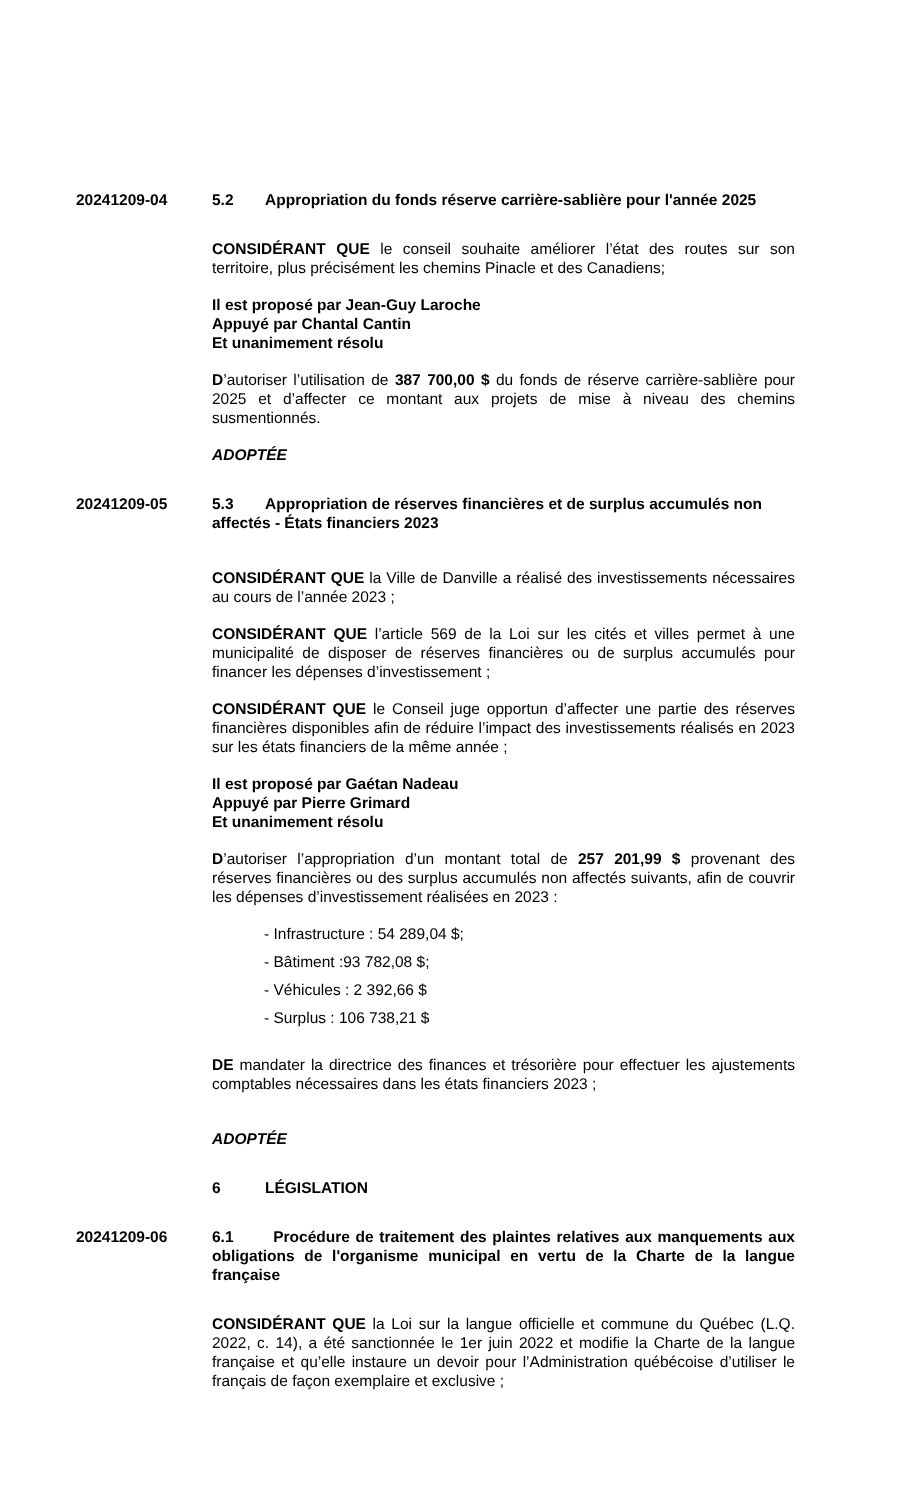20241209-04 5.2 Appropriation du fonds réserve carrière-sablière pour l'année 2025
CONSIDÉRANT QUE le conseil souhaite améliorer l’état des routes sur son territoire, plus précisément les chemins Pinacle et des Canadiens;
Il est proposé par Jean-Guy Laroche
Appuyé par Chantal Cantin
Et unanimement résolu
D’autoriser l’utilisation de 387 700,00 $ du fonds de réserve carrière-sablière pour 2025 et d’affecter ce montant aux projets de mise à niveau des chemins susmentionnés.
ADOPTÉE
20241209-05 5.3 Appropriation de réserves financières et de surplus accumulés non
affectés - États financiers 2023
CONSIDÉRANT QUE la Ville de Danville a réalisé des investissements nécessaires au cours de l’année 2023 ;
CONSIDÉRANT QUE l’article 569 de la Loi sur les cités et villes permet à une municipalité de disposer de réserves financières ou de surplus accumulés pour financer les dépenses d’investissement ;
CONSIDÉRANT QUE le Conseil juge opportun d’affecter une partie des réserves financières disponibles afin de réduire l’impact des investissements réalisés en 2023 sur les états financiers de la même année ;
Il est proposé par Gaétan Nadeau
Appuyé par Pierre Grimard
Et unanimement résolu
D’autoriser l’appropriation d’un montant total de 257 201,99 $ provenant des réserves financières ou des surplus accumulés non affectés suivants, afin de couvrir les dépenses d’investissement réalisées en 2023 :
- Infrastructure : 54 289,04 $;
- Bâtiment :93 782,08 $;
- Véhicules : 2 392,66 $
- Surplus : 106 738,21 $
DE mandater la directrice des finances et trésorière pour effectuer les ajustements comptables nécessaires dans les états financiers 2023 ;
ADOPTÉE
6 LÉGISLATION
20241209-06 6.1 Procédure de traitement des plaintes relatives aux manquements aux obligations de l'organisme municipal en vertu de la Charte de la langue française
CONSIDÉRANT QUE la Loi sur la langue officielle et commune du Québec (L.Q. 2022, c. 14), a été sanctionnée le 1er juin 2022 et modifie la Charte de la langue française et qu’elle instaure un devoir pour l’Administration québécoise d’utiliser le français de façon exemplaire et exclusive ;